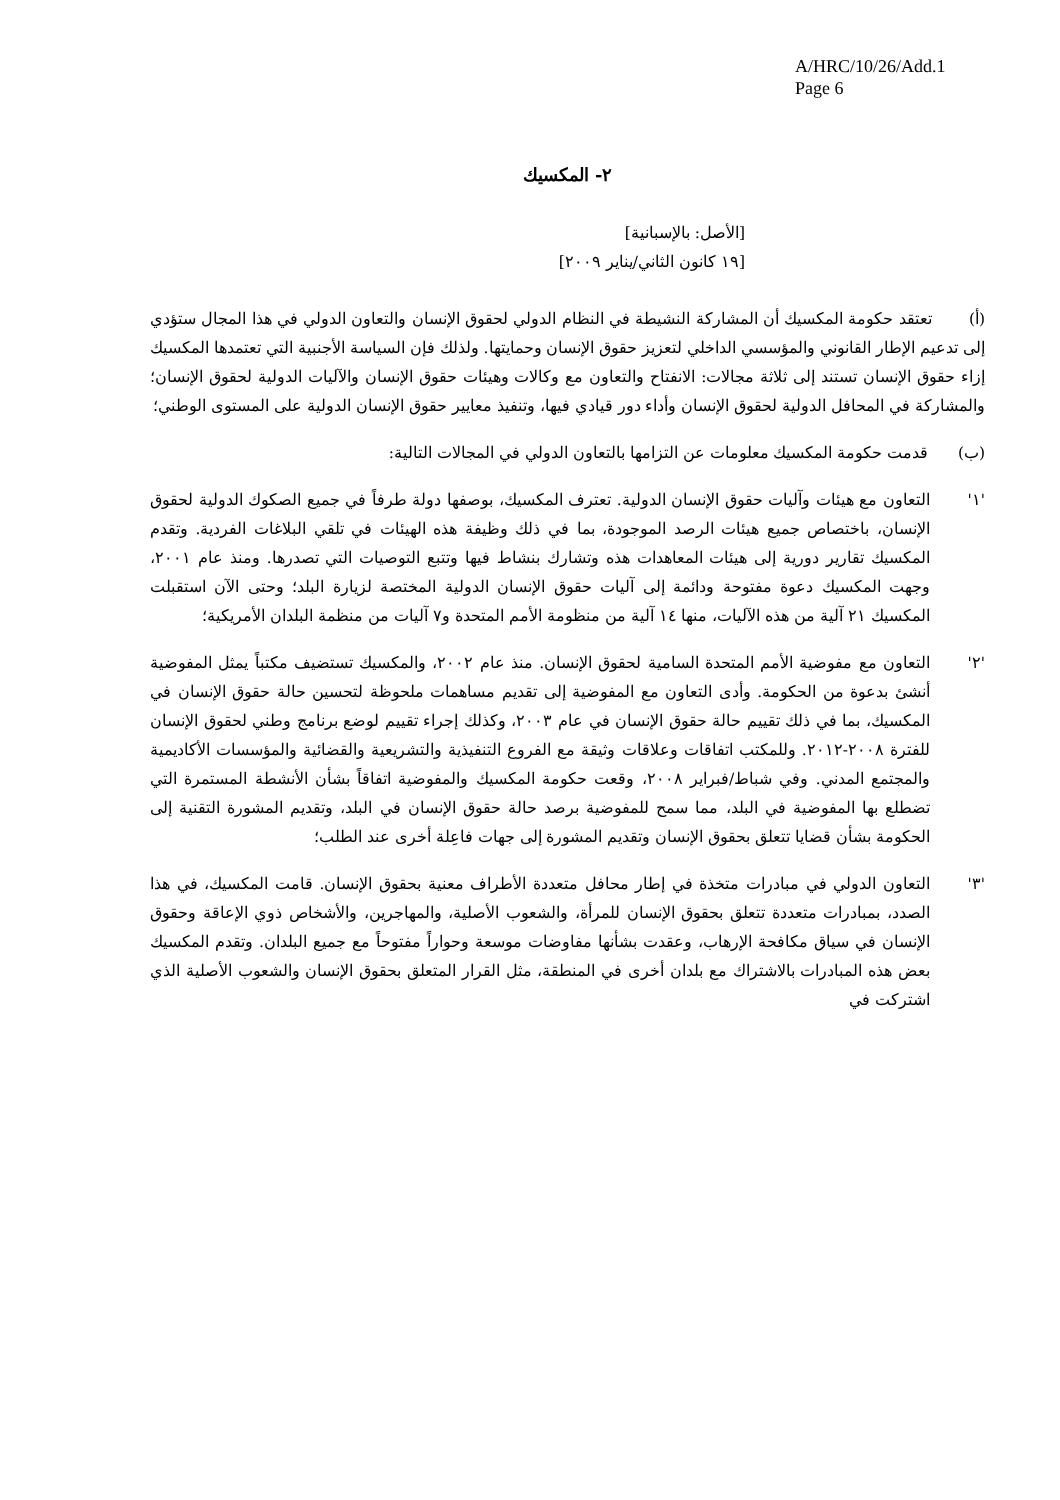A/HRC/10/26/Add.1
Page 6
٢- المكسيك
[الأصل: بالإسبانية]
[١٩ كانون الثاني/يناير ٢٠٠٩]
(أ) تعتقد حكومة المكسيك أن المشاركة النشيطة في النظام الدولي لحقوق الإنسان والتعاون الدولي في هذا المجال ستؤدي إلى تدعيم الإطار القانوني والمؤسسي الداخلي لتعزيز حقوق الإنسان وحمايتها. ولذلك فإن السياسة الأجنبية التي تعتمدها المكسيك إزاء حقوق الإنسان تستند إلى ثلاثة مجالات: الانفتاح والتعاون مع وكالات وهيئات حقوق الإنسان والآليات الدولية لحقوق الإنسان؛ والمشاركة في المحافل الدولية لحقوق الإنسان وأداء دور قيادي فيها، وتنفيذ معايير حقوق الإنسان الدولية على المستوى الوطني؛
(ب) قدمت حكومة المكسيك معلومات عن التزامها بالتعاون الدولي في المجالات التالية:
'١' التعاون مع هيئات وآليات حقوق الإنسان الدولية. تعترف المكسيك، بوصفها دولة طرفاً في جميع الصكوك الدولية لحقوق الإنسان، باختصاص جميع هيئات الرصد الموجودة، بما في ذلك وظيفة هذه الهيئات في تلقي البلاغات الفردية. وتقدم المكسيك تقارير دورية إلى هيئات المعاهدات هذه وتشارك بنشاط فيها وتتبع التوصيات التي تصدرها. ومنذ عام ٢٠٠١، وجهت المكسيك دعوة مفتوحة ودائمة إلى آليات حقوق الإنسان الدولية المختصة لزيارة البلد؛ وحتى الآن استقبلت المكسيك ٢١ آلية من هذه الآليات، منها ١٤ آلية من منظومة الأمم المتحدة و٧ آليات من منظمة البلدان الأمريكية؛
'٢' التعاون مع مفوضية الأمم المتحدة السامية لحقوق الإنسان. منذ عام ٢٠٠٢، والمكسيك تستضيف مكتباً يمثل المفوضية أنشئ بدعوة من الحكومة. وأدى التعاون مع المفوضية إلى تقديم مساهمات ملحوظة لتحسين حالة حقوق الإنسان في المكسيك، بما في ذلك تقييم حالة حقوق الإنسان في عام ٢٠٠٣، وكذلك إجراء تقييم لوضع برنامج وطني لحقوق الإنسان للفترة ٢٠٠٨-٢٠١٢. وللمكتب اتفاقات وعلاقات وثيقة مع الفروع التنفيذية والتشريعية والقضائية والمؤسسات الأكاديمية والمجتمع المدني. وفي شباط/فبراير ٢٠٠٨، وقعت حكومة المكسيك والمفوضية اتفاقاً بشأن الأنشطة المستمرة التي تضطلع بها المفوضية في البلد، مما سمح للمفوضية برصد حالة حقوق الإنسان في البلد، وتقديم المشورة التقنية إلى الحكومة بشأن قضايا تتعلق بحقوق الإنسان وتقديم المشورة إلى جهات فاعِلة أخرى عند الطلب؛
'٣' التعاون الدولي في مبادرات متخذة في إطار محافل متعددة الأطراف معنية بحقوق الإنسان. قامت المكسيك، في هذا الصدد، بمبادرات متعددة تتعلق بحقوق الإنسان للمرأة، والشعوب الأصلية، والمهاجرين، والأشخاص ذوي الإعاقة وحقوق الإنسان في سياق مكافحة الإرهاب، وعقدت بشأنها مفاوضات موسعة وحواراً مفتوحاً مع جميع البلدان. وتقدم المكسيك بعض هذه المبادرات بالاشتراك مع بلدان أخرى في المنطقة، مثل القرار المتعلق بحقوق الإنسان والشعوب الأصلية الذي اشتركت في